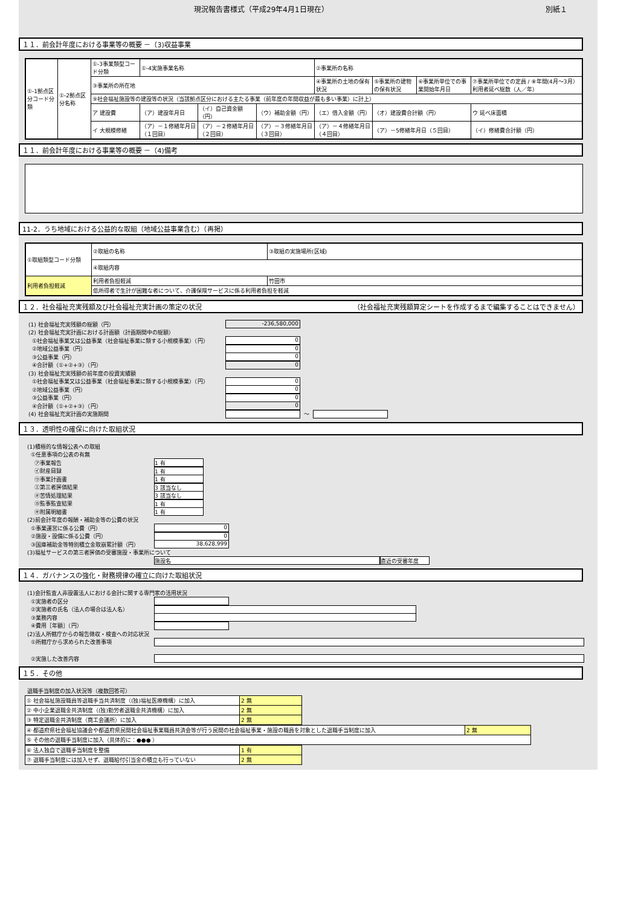現況報告書様式（平成29年4月1日現在） 別紙１
１１．前会計年度における事業等の概要 －（3)収益事業
| ①-1拠点区分コード分類 | ①-2拠点区分名称 | ①-3事業類型コード分類 | ①-4実施事業名称 | | | ②事業所の名称 | | | |
| | | ③事業所の所在地 | | | | ④事業所の土地の保有状況 | ⑤事業所の建物の保有状況 | ⑥事業所単位での事業開始年月日 | ⑦事業所単位での定員 / ⑧年間(4月～3月）利用者延べ総数（人／年） |
| | | ⑨社会福祉施設等の建設等の状況（当該拠点区分における主たる事業（前年度の年間収益が最も多い事業）に計上） | | | | | | | |
| | | ア 建設費 | （ア）建設年月日 | （イ）自己資金額（円） | （ウ）補助金額（円） | （エ）借入金額（円） | （オ）建設費合計額（円） | | ウ 延べ床面積 |
| | | イ 大規模修繕 | （ア）－１修繕年月日（１回目） | （ア）－２修繕年月日（２回目） | （ア）－３修繕年月日（３回目） | （ア）－４修繕年月日（４回目） | （ア）－5修繕年月日（５回目） | | （イ）修繕費合計額（円） |
１１．前会計年度における事業等の概要 －（4)備考
11-2．うち地域における公益的な取組（地域公益事業含む）（再掲）
| ①取組類型コード分類 | ②取組の名称 | ③取組の実施場所(区域) |
| | ④取組内容 | |
| 利用者負担軽減 | 利用者負担軽減 | 竹田市 |
| | 低所得者で生計が困難な者について、介護保険サービスに係る利用者負担を軽減 | |
１２．社会福祉充実残額及び社会福祉充実計画の策定の状況 （社会福祉充実残額算定シートを作成するまで編集することはできません）
(1) 社会福祉充実残額の総額（円）
-236,580,000
(2) 社会福祉充実計画における計画額（計画期間中の総額）
①社会福祉事業又は公益事業（社会福祉事業に類する小規模事業）（円）
0
②地域公益事業（円）
0
③公益事業（円）
0
④合計額（①+②+③）（円）
0
(3) 社会福祉充実残額の前年度の投資実績額
①社会福祉事業又は公益事業（社会福祉事業に類する小規模事業）（円）
0
②地域公益事業（円）
0
③公益事業（円）
0
④合計額（①+②+③）（円）
0
(4) 社会福祉充実計画の実施期間 ～
１３．透明性の確保に向けた取組状況
(1)積極的な情報公表への取組
①任意事項の公表の有無
㋐事業報告
1 有
㋑財産目録
1 有
㋒事業計画書
1 有
㋓第三者評価結果
3 該当なし
㋔苦情処理結果
3 該当なし
㋕監事監査結果
1 有
㋖附属明細書
1 有
(2)前会計年度の報酬・補助金等の公費の状況
①事業運営に係る公費（円）
0
②施設・設備に係る公費（円）
0
③国庫補助金等特別積立金取崩累計額（円）
38,628,999
(3)福祉サービスの第三者評価の受審施設・事業所について
施設名 直近の受審年度
１４．ガバナンスの強化・財務規律の確立に向けた取組状況
(1)会計監査人非設置法人における会計に関する専門家の活用状況
①実施者の区分
②実施者の氏名（法人の場合は法人名）
③業務内容
④費用［年額］（円）
(2)法人所轄庁からの報告徴収・検査への対応状況
①所轄庁から求められた改善事項
②実施した改善内容
１５．その他
退職手当制度の加入状況等（複数回答可）
| ① 社会福祉施設職員等退職手当共済制度（(独)福祉医療機構）に加入 | 2 無 |
| ② 中小企業退職金共済制度（(独)勤労者退職金共済機構）に加入 | 2 無 |
| ③ 特定退職金共済制度（商工会議所）に加入 | 2 無 |
| ④ 都道府県社会福祉協議会や都道府県民間社会福祉事業職員共済会等が行う民間の社会福祉事業・施設の職員を対象とした退職手当制度に加入 | 2 無 |
| ⑤ その他の退職手当制度に加入（具体的に：●●● ） | |
| ⑥ 法人独自で退職手当制度を整備 | 1 有 |
| ⑦ 退職手当制度には加入せず、退職給付引当金の積立も行っていない | 2 無 |